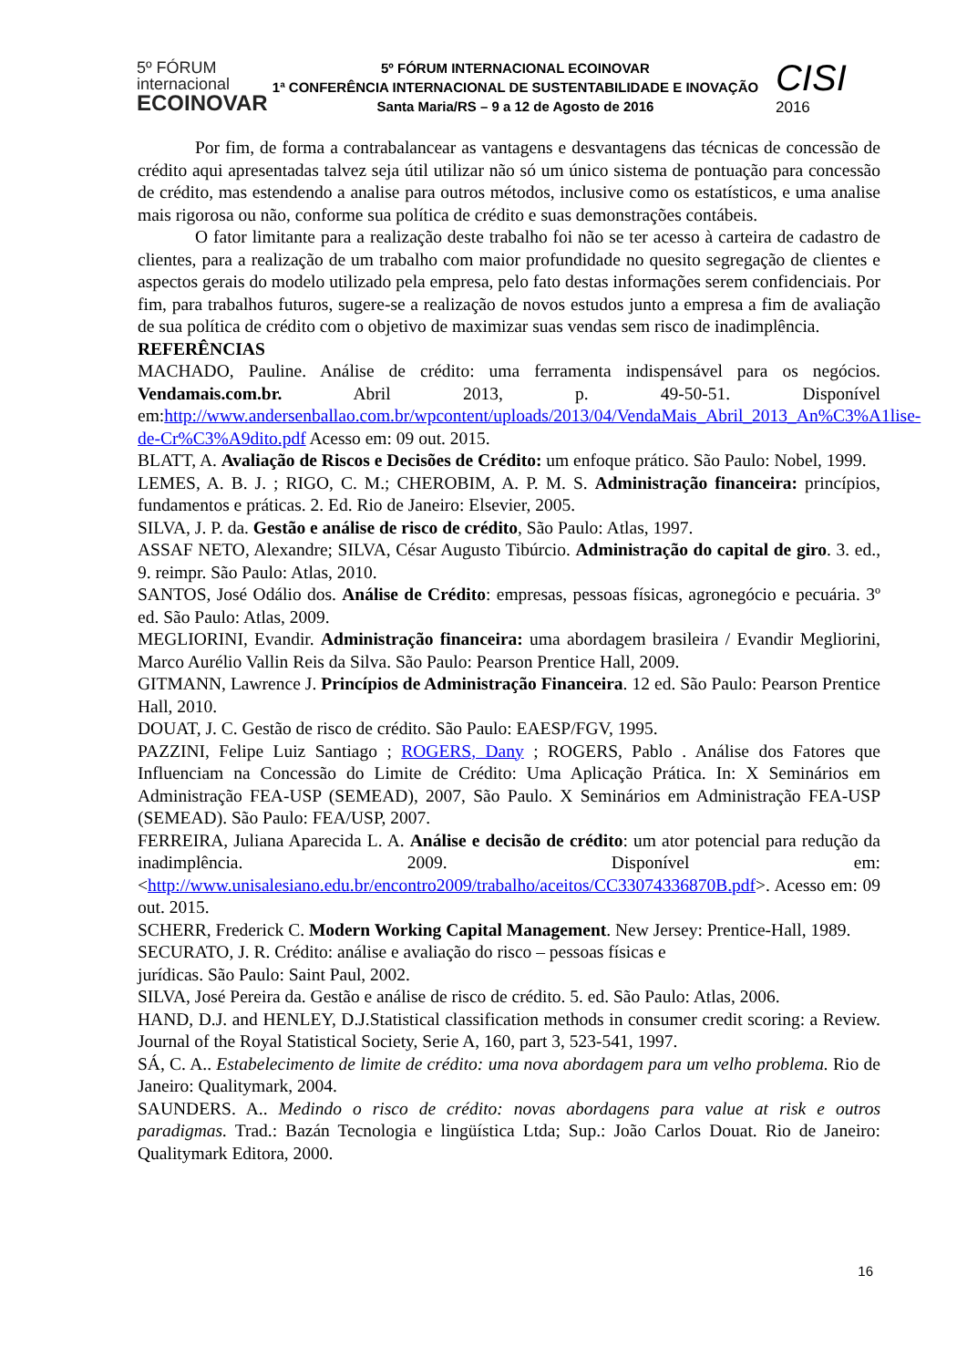5º FÓRUM
internacional
ECOINOVAR
5º FÓRUM INTERNACIONAL ECOINOVAR
1ª CONFERÊNCIA INTERNACIONAL DE SUSTENTABILIDADE E INOVAÇÃO
Santa Maria/RS – 9 a 12 de Agosto de 2016
CISI 2016
Por fim, de forma a contrabalancear as vantagens e desvantagens das técnicas de concessão de crédito aqui apresentadas talvez seja útil utilizar não só um único sistema de pontuação para concessão de crédito, mas estendendo a analise para outros métodos, inclusive como os estatísticos, e uma analise mais rigorosa ou não, conforme sua política de crédito e suas demonstrações contábeis.
O fator limitante para a realização deste trabalho foi não se ter acesso à carteira de cadastro de clientes, para a realização de um trabalho com maior profundidade no quesito segregação de clientes e aspectos gerais do modelo utilizado pela empresa, pelo fato destas informações serem confidenciais. Por fim, para trabalhos futuros, sugere-se a realização de novos estudos junto a empresa a fim de avaliação de sua política de crédito com o objetivo de maximizar suas vendas sem risco de inadimplência.
REFERÊNCIAS
MACHADO, Pauline. Análise de crédito: uma ferramenta indispensável para os negócios. Vendamais.com.br. Abril 2013, p. 49-50-51. Disponível em:http://www.andersenballao.com.br/wpcontent/uploads/2013/04/VendaMais_Abril_2013_An%C3%A1lise-de-Cr%C3%A9dito.pdf Acesso em: 09 out. 2015.
BLATT, A. Avaliação de Riscos e Decisões de Crédito: um enfoque prático. São Paulo: Nobel, 1999.
LEMES, A. B. J. ; RIGO, C. M.; CHEROBIM, A. P. M. S. Administração financeira: princípios, fundamentos e práticas. 2. Ed. Rio de Janeiro: Elsevier, 2005.
SILVA, J. P. da. Gestão e análise de risco de crédito, São Paulo: Atlas, 1997.
ASSAF NETO, Alexandre; SILVA, César Augusto Tibúrcio. Administração do capital de giro. 3. ed., 9. reimpr. São Paulo: Atlas, 2010.
SANTOS, José Odálio dos. Análise de Crédito: empresas, pessoas físicas, agronegócio e pecuária. 3º ed. São Paulo: Atlas, 2009.
MEGLIORINI, Evandir. Administração financeira: uma abordagem brasileira / Evandir Megliorini, Marco Aurélio Vallin Reis da Silva. São Paulo: Pearson Prentice Hall, 2009.
GITMANN, Lawrence J. Princípios de Administração Financeira. 12 ed. São Paulo: Pearson Prentice Hall, 2010.
DOUAT, J. C. Gestão de risco de crédito. São Paulo: EAESP/FGV, 1995.
PAZZINI, Felipe Luiz Santiago ; ROGERS, Dany ; ROGERS, Pablo . Análise dos Fatores que Influenciam na Concessão do Limite de Crédito: Uma Aplicação Prática. In: X Seminários em Administração FEA-USP (SEMEAD), 2007, São Paulo. X Seminários em Administração FEA-USP (SEMEAD). São Paulo: FEA/USP, 2007.
FERREIRA, Juliana Aparecida L. A. Análise e decisão de crédito: um ator potencial para redução da inadimplência. 2009. Disponível em: <http://www.unisalesiano.edu.br/encontro2009/trabalho/aceitos/CC33074336870B.pdf>. Acesso em: 09 out. 2015.
SCHERR, Frederick C. Modern Working Capital Management. New Jersey: Prentice-Hall, 1989.
SECURATO, J. R. Crédito: análise e avaliação do risco – pessoas físicas e
jurídicas. São Paulo: Saint Paul, 2002.
SILVA, José Pereira da. Gestão e análise de risco de crédito. 5. ed. São Paulo: Atlas, 2006.
HAND, D.J. and HENLEY, D.J.Statistical classification methods in consumer credit scoring: a Review. Journal of the Royal Statistical Society, Serie A, 160, part 3, 523-541, 1997.
SÁ, C. A.. Estabelecimento de limite de crédito: uma nova abordagem para um velho problema. Rio de Janeiro: Qualitymark, 2004.
SAUNDERS. A.. Medindo o risco de crédito: novas abordagens para value at risk e outros paradigmas. Trad.: Bazán Tecnologia e lingüística Ltda; Sup.: João Carlos Douat. Rio de Janeiro: Qualitymark Editora, 2000.
16